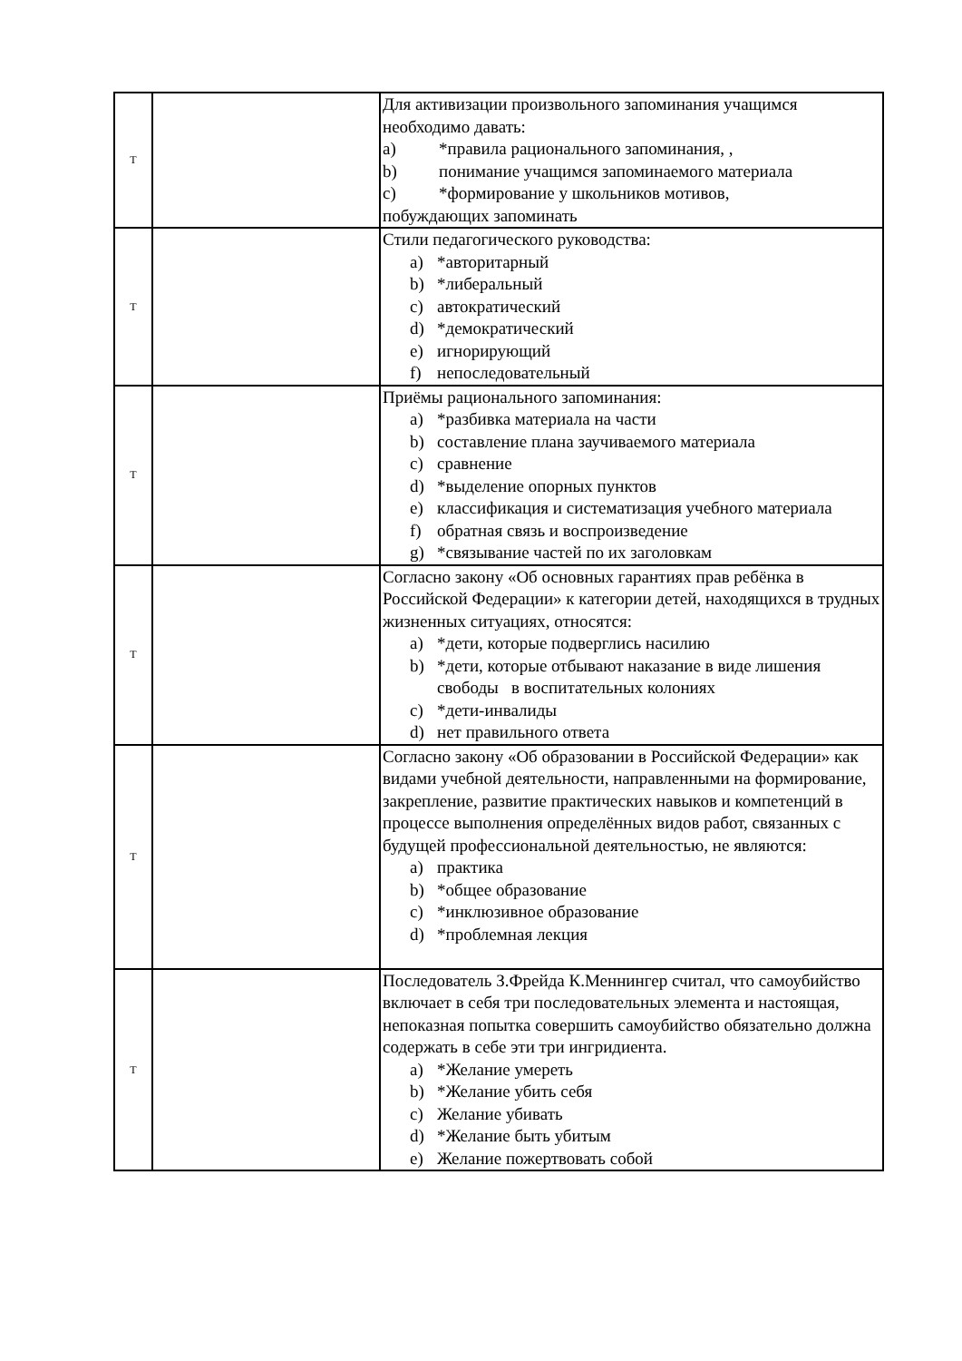| Т | | Для активизации произвольного запоминания учащимся необходимо давать: a) *правила рационального запоминания, , b) понимание учащимся запоминаемого материала c) *формирование у школьников мотивов, побуждающих запоминать |
| Т | | Стили педагогического руководства: a) *авторитарный b) *либеральный c) автократический d) *демократический e) игнорирующий f) непоследовательный |
| Т | | Приёмы рационального запоминания: a) *разбивка материала на части b) составление плана заучиваемого материала c) сравнение d) *выделение опорных пунктов e) классификация и систематизация учебного материала f) обратная связь и воспроизведение g) *связывание частей по их заголовкам |
| Т | | Согласно закону «Об основных гарантиях прав ребёнка в Российской Федерации» к категории детей, находящихся в трудных жизненных ситуациях, относятся: a) *дети, которые подверглись насилию b) *дети, которые отбывают наказание в виде лишения свободы в воспитательных колониях c) *дети-инвалиды d) нет правильного ответа |
| Т | | Согласно закону «Об образовании в Российской Федерации» как видами учебной деятельности, направленными на формирование, закрепление, развитие практических навыков и компетенций в процессе выполнения определённых видов работ, связанных с будущей профессиональной деятельностью, не являются: a) практика b) *общее образование c) *инклюзивное образование d) *проблемная лекция |
| Т | | Последователь З.Фрейда К.Меннингер считал, что самоубийство включает в себя три последовательных элемента и настоящая, непоказная попытка совершить самоубийство обязательно должна содержать в себе эти три ингридиента. a) *Желание умереть b) *Желание убить себя c) Желание убивать d) *Желание быть убитым e) Желание пожертвовать собой |